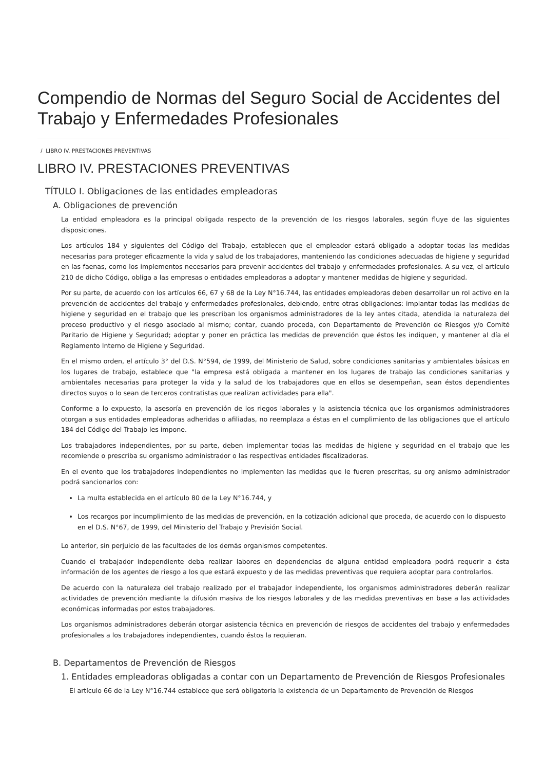Compendio de Normas del Seguro Social de Accidentes del Trabajo y Enfermedades Profesionales
/ LIBRO IV. PRESTACIONES PREVENTIVAS
LIBRO IV. PRESTACIONES PREVENTIVAS
TÍTULO I. Obligaciones de las entidades empleadoras
A. Obligaciones de prevención
La entidad empleadora es la principal obligada respecto de la prevención de los riesgos laborales, según fluye de las siguientes disposiciones.
Los artículos 184 y siguientes del Código del Trabajo, establecen que el empleador estará obligado a adoptar todas las medidas necesarias para proteger eficazmente la vida y salud de los trabajadores, manteniendo las condiciones adecuadas de higiene y seguridad en las faenas, como los implementos necesarios para prevenir accidentes del trabajo y enfermedades profesionales. A su vez, el artículo 210 de dicho Código, obliga a las empresas o entidades empleadoras a adoptar y mantener medidas de higiene y seguridad.
Por su parte, de acuerdo con los artículos 66, 67 y 68 de la Ley N°16.744, las entidades empleadoras deben desarrollar un rol activo en la prevención de accidentes del trabajo y enfermedades profesionales, debiendo, entre otras obligaciones: implantar todas las medidas de higiene y seguridad en el trabajo que les prescriban los organismos administradores de la ley antes citada, atendida la naturaleza del proceso productivo y el riesgo asociado al mismo; contar, cuando proceda, con Departamento de Prevención de Riesgos y/o Comité Paritario de Higiene y Seguridad; adoptar y poner en práctica las medidas de prevención que éstos les indiquen, y mantener al día el Reglamento Interno de Higiene y Seguridad.
En el mismo orden, el artículo 3° del D.S. N°594, de 1999, del Ministerio de Salud, sobre condiciones sanitarias y ambientales básicas en los lugares de trabajo, establece que "la empresa está obligada a mantener en los lugares de trabajo las condiciones sanitarias y ambientales necesarias para proteger la vida y la salud de los trabajadores que en ellos se desempeñan, sean éstos dependientes directos suyos o lo sean de terceros contratistas que realizan actividades para ella".
Conforme a lo expuesto, la asesoría en prevención de los riegos laborales y la asistencia técnica que los organismos administradores otorgan a sus entidades empleadoras adheridas o afiliadas, no reemplaza a éstas en el cumplimiento de las obligaciones que el artículo 184 del Código del Trabajo les impone.
Los trabajadores independientes, por su parte, deben implementar todas las medidas de higiene y seguridad en el trabajo que les recomiende o prescriba su organismo administrador o las respectivas entidades fiscalizadoras.
En el evento que los trabajadores independientes no implementen las medidas que le fueren prescritas, su org anismo administrador podrá sancionarlos con:
La multa establecida en el artículo 80 de la Ley N°16.744, y
Los recargos por incumplimiento de las medidas de prevención, en la cotización adicional que proceda, de acuerdo con lo dispuesto en el D.S. N°67, de 1999, del Ministerio del Trabajo y Previsión Social.
Lo anterior, sin perjuicio de las facultades de los demás organismos competentes.
Cuando el trabajador independiente deba realizar labores en dependencias de alguna entidad empleadora podrá requerir a ésta información de los agentes de riesgo a los que estará expuesto y de las medidas preventivas que requiera adoptar para controlarlos.
De acuerdo con la naturaleza del trabajo realizado por el trabajador independiente, los organismos administradores deberán realizar actividades de prevención mediante la difusión masiva de los riesgos laborales y de las medidas preventivas en base a las actividades económicas informadas por estos trabajadores.
Los organismos administradores deberán otorgar asistencia técnica en prevención de riesgos de accidentes del trabajo y enfermedades profesionales a los trabajadores independientes, cuando éstos la requieran.
B. Departamentos de Prevención de Riesgos
1. Entidades empleadoras obligadas a contar con un Departamento de Prevención de Riesgos Profesionales
El artículo 66 de la Ley N°16.744 establece que será obligatoria la existencia de un Departamento de Prevención de Riesgos